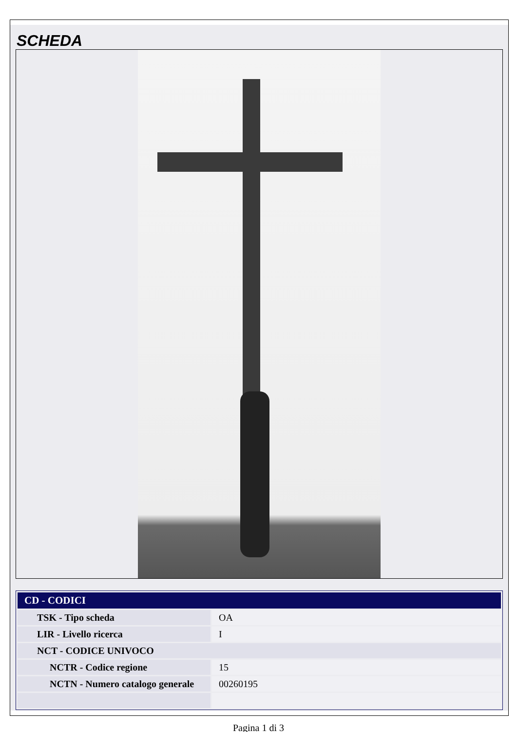SCHEDA
| CD - CODICI | |
| --- | --- |
| TSK - Tipo scheda | OA |
| LIR - Livello ricerca | I |
| NCT - CODICE UNIVOCO | |
| NCTR - Codice regione | 15 |
| NCTN - Numero catalogo generale | 00260195 |
Pagina 1 di 3